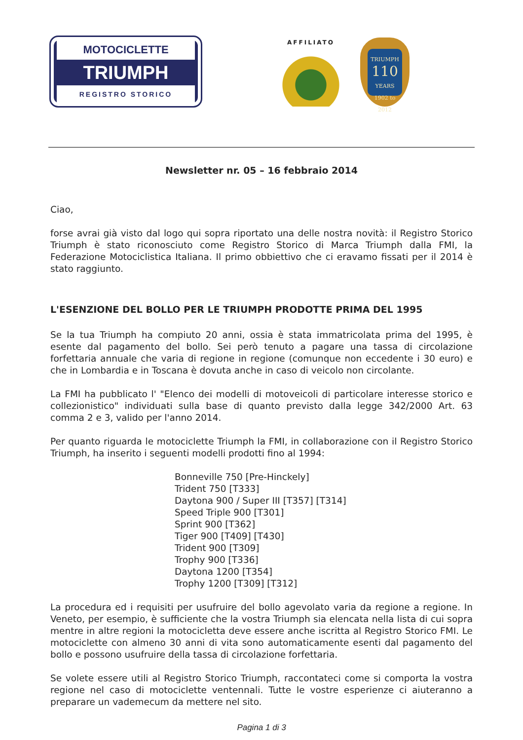MOTOCICLETTE
TRIUMPH
REGISTRO STORICO
AFFILIATO
TRIUMPH
110
YEARS
1902 to 2012
Newsletter nr. 05 – 16 febbraio 2014
Ciao,
forse avrai già visto dal logo qui sopra riportato una delle nostra novità: il Registro Storico Triumph è stato riconosciuto come Registro Storico di Marca Triumph dalla FMI, la Federazione Motociclistica Italiana. Il primo obbiettivo che ci eravamo fissati per il 2014 è stato raggiunto.
L'ESENZIONE DEL BOLLO PER LE TRIUMPH PRODOTTE PRIMA DEL 1995
Se la tua Triumph ha compiuto 20 anni, ossia è stata immatricolata prima del 1995, è esente dal pagamento del bollo. Sei però tenuto a pagare una tassa di circolazione forfettaria annuale che varia di regione in regione (comunque non eccedente i 30 euro) e che in Lombardia e in Toscana è dovuta anche in caso di veicolo non circolante.
La FMI ha pubblicato l' "Elenco dei modelli di motoveicoli di particolare interesse storico e collezionistico" individuati sulla base di quanto previsto dalla legge 342/2000 Art. 63 comma 2 e 3, valido per l'anno 2014.
Per quanto riguarda le motociclette Triumph la FMI, in collaborazione con il Registro Storico Triumph, ha inserito i seguenti modelli prodotti fino al 1994:
Bonneville 750 [Pre-Hinckely]
Trident 750 [T333]
Daytona 900 / Super III [T357] [T314]
Speed Triple 900 [T301]
Sprint 900 [T362]
Tiger 900 [T409] [T430]
Trident 900 [T309]
Trophy 900 [T336]
Daytona 1200 [T354]
Trophy 1200 [T309] [T312]
La procedura ed i requisiti per usufruire del bollo agevolato varia da regione a regione. In Veneto, per esempio, è sufficiente che la vostra Triumph sia elencata nella lista di cui sopra mentre in altre regioni la motocicletta deve essere anche iscritta al Registro Storico FMI. Le motociclette con almeno 30 anni di vita sono automaticamente esenti dal pagamento del bollo e possono usufruire della tassa di circolazione forfettaria.
Se volete essere utili al Registro Storico Triumph, raccontateci come si comporta la vostra regione nel caso di motociclette ventennali. Tutte le vostre esperienze ci aiuteranno a preparare un vademecum da mettere nel sito.
Pagina 1 di 3